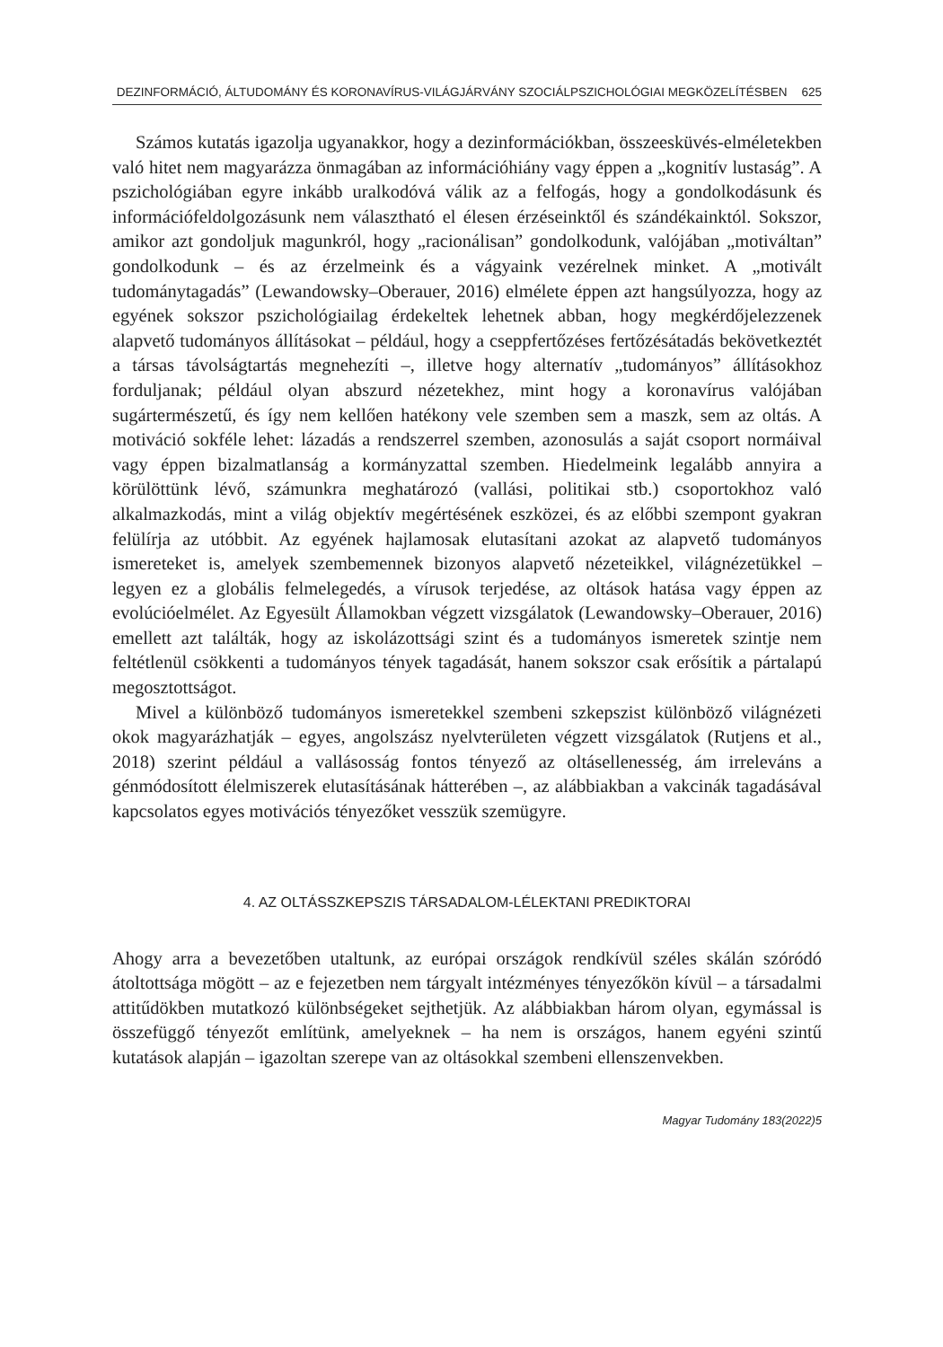DEZINFORMÁCIÓ, ÁLTUDOMÁNY ÉS KORONAVÍRUS-VILÁGJÁRVÁNY SZOCIÁLPSZICHOLÓGIAI MEGKÖZELÍTÉSBEN 625
Számos kutatás igazolja ugyanakkor, hogy a dezinformációkban, összeesküvés-elméletekben való hitet nem magyarázza önmagában az információhiány vagy éppen a „kognitív lustaság”. A pszichológiában egyre inkább uralkodóvá válik az a felfogás, hogy a gondolkodásunk és információfeldolgozásunk nem választható el élesen érzéseinktől és szándékainktól. Sokszor, amikor azt gondoljuk magunkról, hogy „racionálisan” gondolkodunk, valójában „motiváltan” gondolkodunk – és az érzelmeink és a vágyaink vezérelnek minket. A „motivált tudománytagadás” (Lewandowsky–Oberauer, 2016) elmélete éppen azt hangsúlyozza, hogy az egyének sokszor pszichológiailag érdekeltek lehetnek abban, hogy megkérdőjelezzenek alapvető tudományos állításokat – például, hogy a cseppfertőzéses fertőzésátadás bekövetkeztét a társas távolságtartás megnehezíti –, illetve hogy alternatív „tudományos” állításokhoz forduljanak; például olyan abszurd nézetekhez, mint hogy a koronavírus valójában sugártermészetű, és így nem kellően hatékony vele szemben sem a maszk, sem az oltás. A motiváció sokféle lehet: lázadás a rendszerrel szemben, azonosulás a saját csoport normáival vagy éppen bizalmatlanság a kormányzattal szemben. Hiedelmeink legalább annyira a körülöttünk lévő, számunkra meghatározó (vallási, politikai stb.) csoportokhoz való alkalmazkodás, mint a világ objektív megértésének eszközei, és az előbbi szempont gyakran felülírja az utóbbit. Az egyének hajlamosak elutasítani azokat az alapvető tudományos ismereteket is, amelyek szembemennek bizonyos alapvető nézeteikkel, világnézetükkel – legyen ez a globális felmelegedés, a vírusok terjedése, az oltások hatása vagy éppen az evolúcióelmélet. Az Egyesült Államokban végzett vizsgálatok (Lewandowsky–Oberauer, 2016) emellett azt találták, hogy az iskolázottsági szint és a tudományos ismeretek szintje nem feltétlenül csökkenti a tudományos tények tagadását, hanem sokszor csak erősítik a pártalapú megosztottságot.
Mivel a különböző tudományos ismeretekkel szembeni szkepszist különböző világnézeti okok magyarázhatják – egyes, angolszász nyelvterületen végzett vizsgálatok (Rutjens et al., 2018) szerint például a vallásosság fontos tényező az oltásellenesség, ám irreleváns a génmódosított élelmiszerek elutasításának hátterében –, az alábbiakban a vakcinák tagadásával kapcsolatos egyes motivációs tényezőket vesszük szemügyre.
4. AZ OLTÁSSZKEPSZIS TÁRSADALOM-LÉLEKTANI PREDIKTORAI
Ahogy arra a bevezetőben utaltunk, az európai országok rendkívül széles skálán szóródó átoltottsága mögött – az e fejezetben nem tárgyalt intézményes tényezőkön kívül – a társadalmi attitűdökben mutatkozó különbségeket sejthetjük. Az alábbiakban három olyan, egymással is összefüggő tényezőt említünk, amelyeknek – ha nem is országos, hanem egyéni szintű kutatások alapján – igazoltan szerepe van az oltásokkal szembeni ellenszenvekben.
Magyar Tudomány 183(2022)5